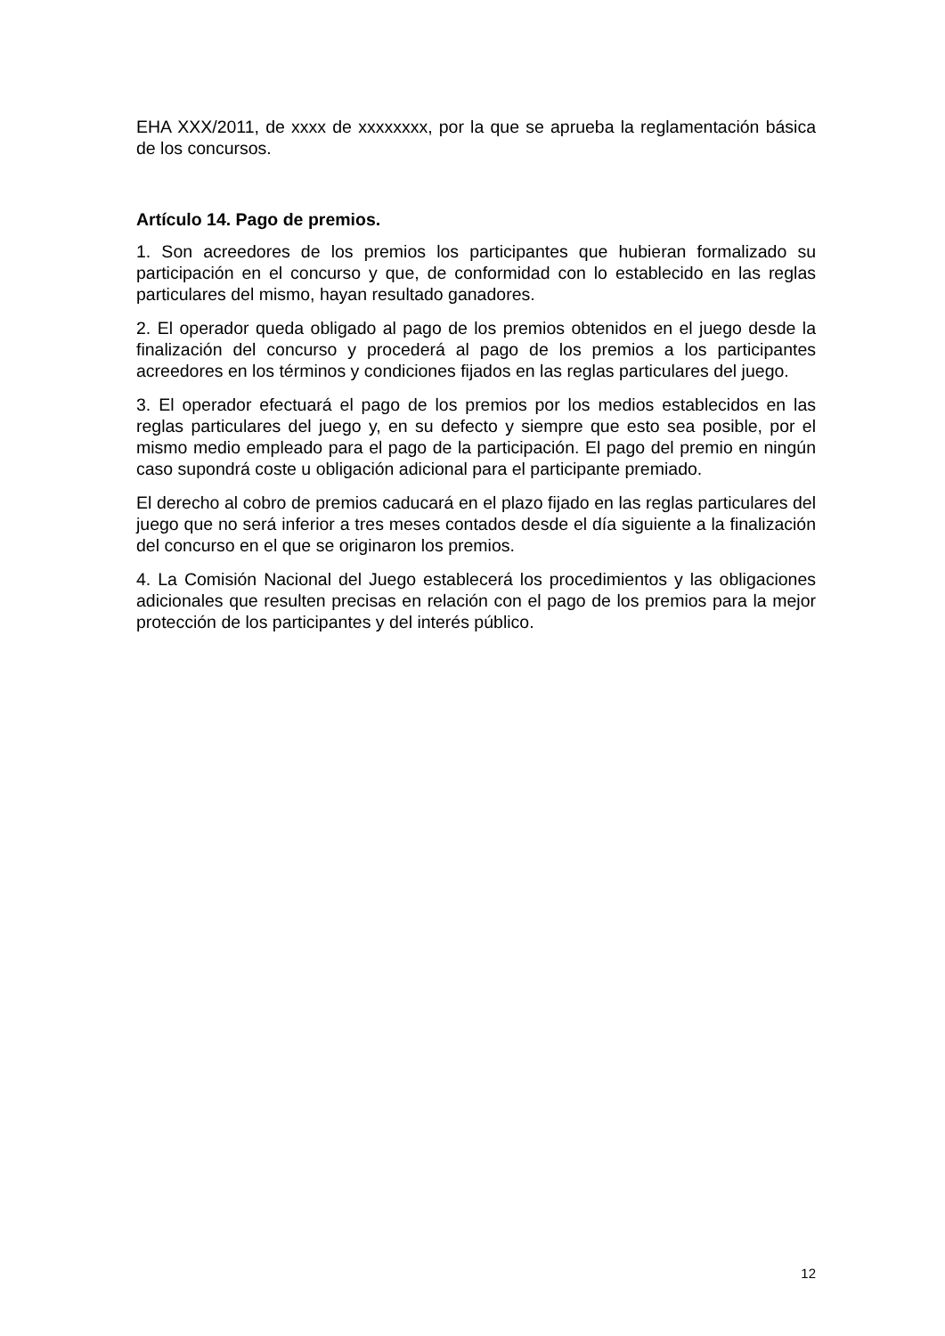EHA XXX/2011, de xxxx de xxxxxxxx, por la que se aprueba la reglamentación básica de los concursos.
Artículo 14. Pago de premios.
1. Son acreedores de los premios los participantes que hubieran formalizado su participación en el concurso y que, de conformidad con lo establecido en las reglas particulares del mismo, hayan resultado ganadores.
2. El operador queda obligado al pago de los premios obtenidos en el juego desde la finalización del concurso y procederá al pago de los premios a los participantes acreedores en los términos y condiciones fijados en las reglas particulares del juego.
3. El operador efectuará el pago de los premios por los medios establecidos en las reglas particulares del juego y, en su defecto y siempre que esto sea posible, por el mismo medio empleado para el pago de la participación. El pago del premio en ningún caso supondrá coste u obligación adicional para el participante premiado.
El derecho al cobro de premios caducará en el plazo fijado en las reglas particulares del juego que no será inferior a tres meses contados desde el día siguiente a la finalización del concurso en el que se originaron los premios.
4. La Comisión Nacional del Juego establecerá los procedimientos y las obligaciones adicionales que resulten precisas en relación con el pago de los premios para la mejor protección de los participantes y del interés público.
12